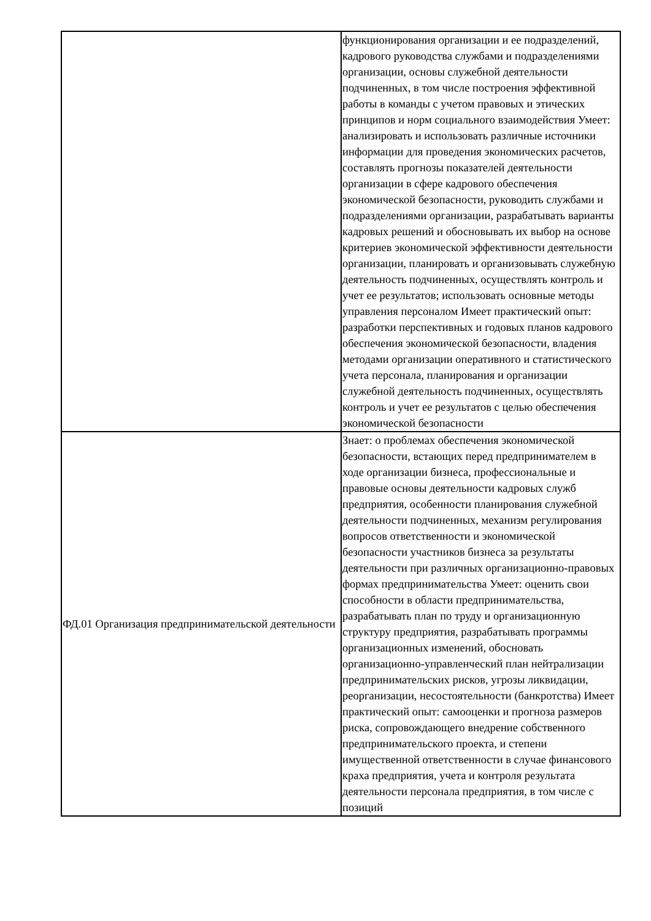| | функционирования организации и ее подразделений, кадрового руководства службами и подразделениями организации, основы служебной деятельности подчиненных, в том числе построения эффективной работы в команды с учетом правовых и этических принципов и норм социального взаимодействия Умеет: анализировать и использовать различные источники информации для проведения экономических расчетов, составлять прогнозы показателей деятельности организации в сфере кадрового обеспечения экономической безопасности, руководить службами и подразделениями организации, разрабатывать варианты кадровых решений и обосновывать их выбор на основе критериев экономической эффективности деятельности организации, планировать и организовывать служебную деятельность подчиненных, осуществлять контроль и учет ее результатов; использовать основные методы управления персоналом Имеет практический опыт: разработки перспективных и годовых планов кадрового обеспечения экономической безопасности, владения методами организации оперативного и статистического учета персонала, планирования и организации служебной деятельность подчиненных, осуществлять контроль и учет ее результатов с целью обеспечения экономической безопасности |
| ФД.01 Организация предпринимательской деятельности | Знает: о проблемах обеспечения экономической безопасности, встающих перед предпринимателем в ходе организации бизнеса, профессиональные и правовые основы деятельности кадровых служб предприятия, особенности планирования служебной деятельности подчиненных, механизм регулирования вопросов ответственности и экономической безопасности участников бизнеса за результаты деятельности при различных организационно-правовых формах предпринимательства Умеет: оценить свои способности в области предпринимательства, разрабатывать план по труду и организационную структуру предприятия, разрабатывать программы организационных изменений, обосновать организационно-управленческий план нейтрализации предпринимательских рисков, угрозы ликвидации, реорганизации, несостоятельности (банкротства) Имеет практический опыт: самооценки и прогноза размеров риска, сопровождающего внедрение собственного предпринимательского проекта, и степени имущественной ответственности в случае финансового краха предприятия, учета и контроля результата деятельности персонала предприятия, в том числе с позиций |